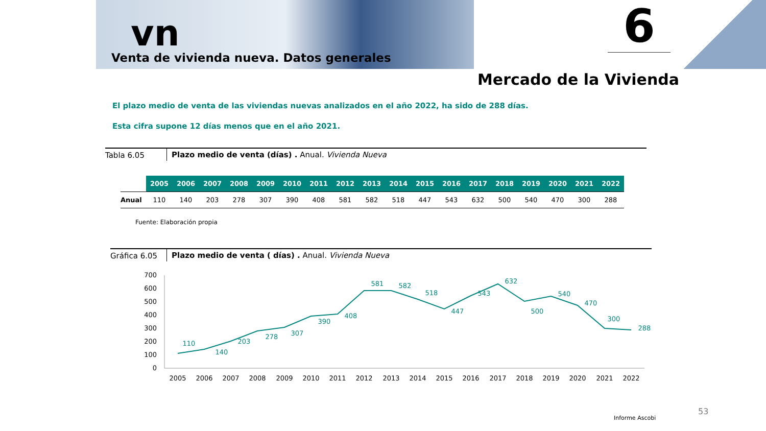vn
Venta de vivienda nueva. Datos generales
6
Mercado de la Vivienda
El plazo medio de venta de las viviendas nuevas analizados en el año 2022, ha sido de 288 días.
Esta cifra supone 12 días menos que en el año 2021.
Tabla 6.05 Plazo medio de venta (días) . Anual. Vivienda Nueva
| | 2005 | 2006 | 2007 | 2008 | 2009 | 2010 | 2011 | 2012 | 2013 | 2014 | 2015 | 2016 | 2017 | 2018 | 2019 | 2020 | 2021 | 2022 |
| --- | --- | --- | --- | --- | --- | --- | --- | --- | --- | --- | --- | --- | --- | --- | --- | --- | --- | --- |
| Anual | 110 | 140 | 203 | 278 | 307 | 390 | 408 | 581 | 582 | 518 | 447 | 543 | 632 | 500 | 540 | 470 | 300 | 288 |
Fuente: Elaboración propia
Gráfica 6.05 Plazo medio de venta ( días) . Anual. Vivienda Nueva
700
600
500
400
300
200
100
0
110
140
203
278
307
390
408
581
582
518
447
543
632
500
540
470
300
288
2005
2006
2007
2008
2009
2010
2011
2012
2013
2014
2015
2016
2017
2018
2019
2020
2021
2022
53
Informe Ascobi